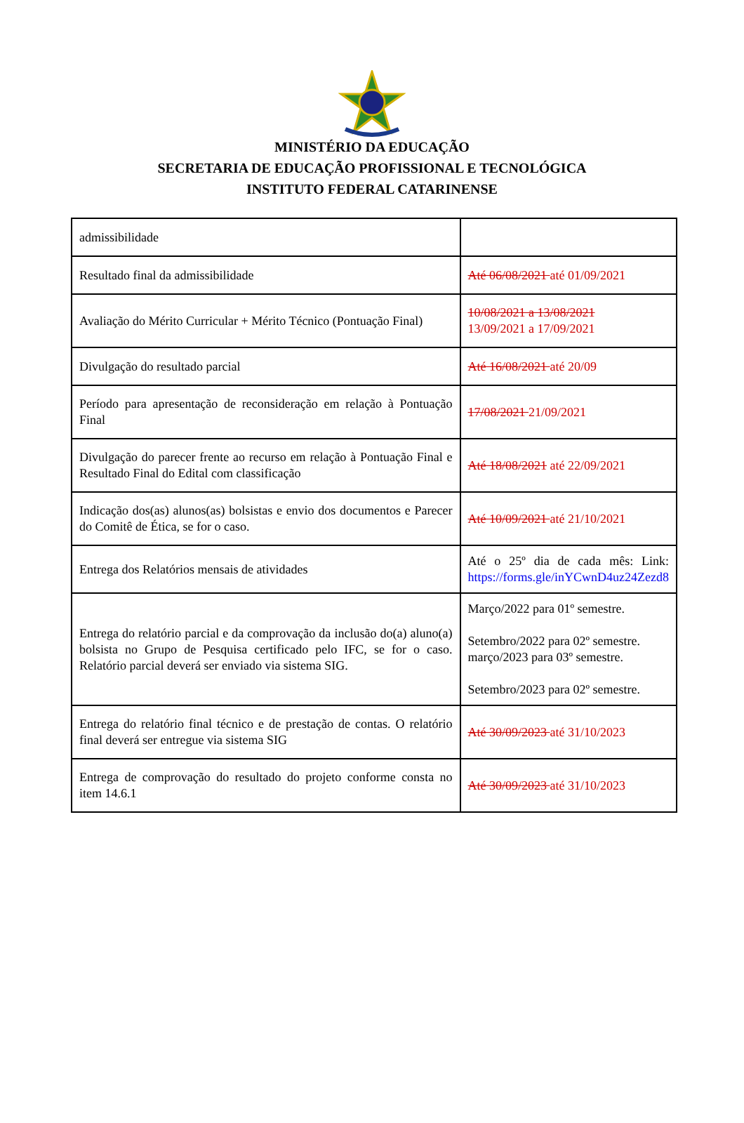MINISTÉRIO DA EDUCAÇÃO
SECRETARIA DE EDUCAÇÃO PROFISSIONAL E TECNOLÓGICA
INSTITUTO FEDERAL CATARINENSE
| admissibilidade | |
| Resultado final da admissibilidade | Até 06/08/2021 até 01/09/2021 |
| Avaliação do Mérito Curricular + Mérito Técnico (Pontuação Final) | 10/08/2021 a 13/08/2021 13/09/2021 a 17/09/2021 |
| Divulgação do resultado parcial | Até 16/08/2021 até 20/09 |
| Período para apresentação de reconsideração em relação à Pontuação Final | 17/08/2021 21/09/2021 |
| Divulgação do parecer frente ao recurso em relação à Pontuação Final e Resultado Final do Edital com classificação | Até 18/08/2021 até 22/09/2021 |
| Indicação dos(as) alunos(as) bolsistas e envio dos documentos e Parecer do Comitê de Ética, se for o caso. | Até 10/09/2021 até 21/10/2021 |
| Entrega dos Relatórios mensais de atividades | Até o 25º dia de cada mês: Link: https://forms.gle/inYCwnD4uz24Zezd8 |
| Entrega do relatório parcial e da comprovação da inclusão do(a) aluno(a) bolsista no Grupo de Pesquisa certificado pelo IFC, se for o caso. Relatório parcial deverá ser enviado via sistema SIG. | Março/2022 para 01º semestre. Setembro/2022 para 02º semestre. março/2023 para 03º semestre. Setembro/2023 para 02º semestre. |
| Entrega do relatório final técnico e de prestação de contas. O relatório final deverá ser entregue via sistema SIG | Até 30/09/2023 até 31/10/2023 |
| Entrega de comprovação do resultado do projeto conforme consta no item 14.6.1 | Até 30/09/2023 até 31/10/2023 |